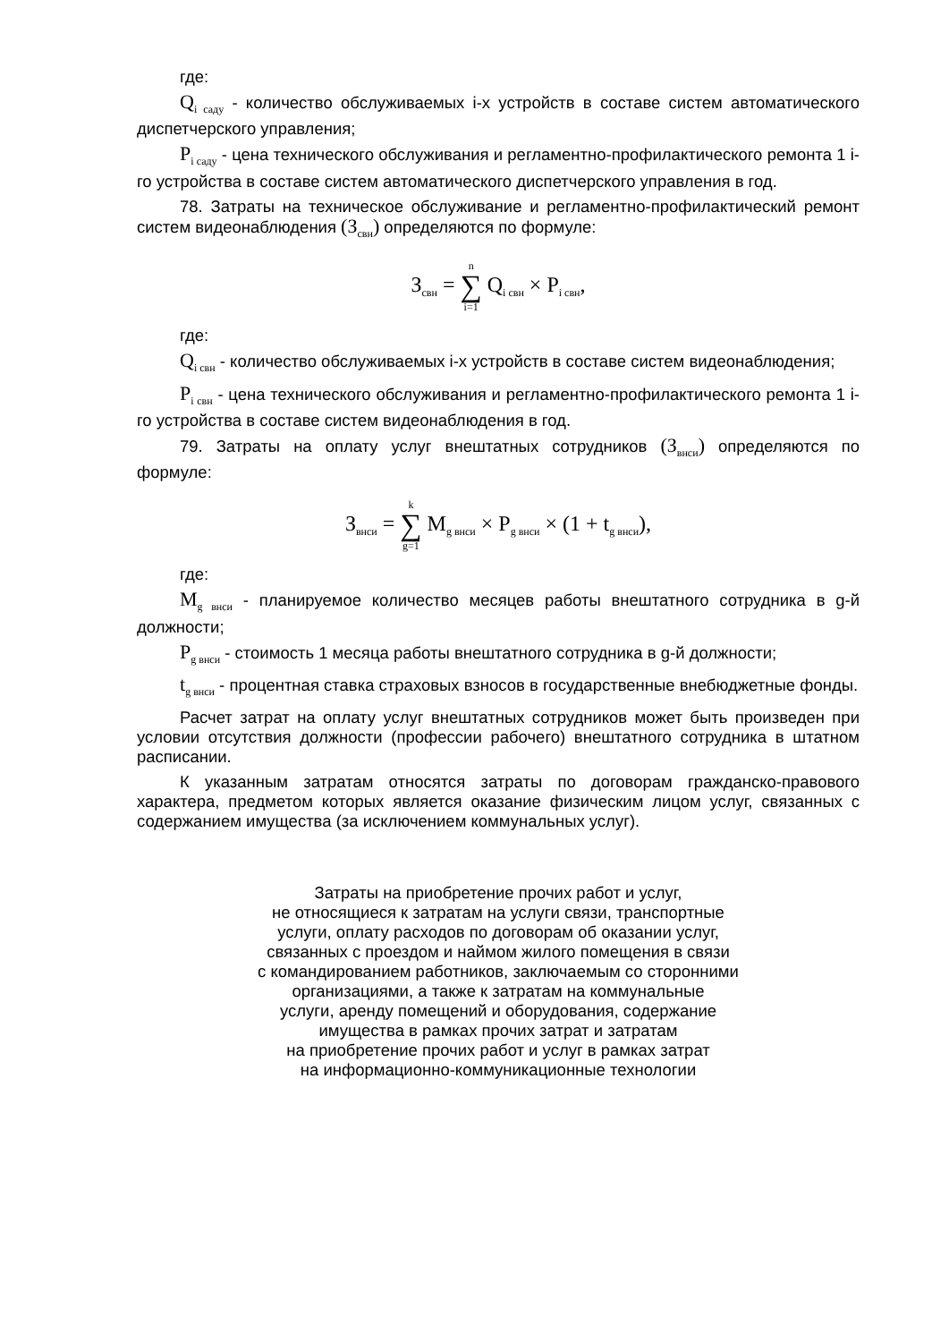где:
Q<sub>i саду</sub> - количество обслуживаемых i-х устройств в составе систем автоматического диспетчерского управления;
P<sub>i саду</sub> - цена технического обслуживания и регламентно-профилактического ремонта 1 i-го устройства в составе систем автоматического диспетчерского управления в год.
78. Затраты на техническое обслуживание и регламентно-профилактический ремонт систем видеонаблюдения (З<sub>свн</sub>) определяются по формуле:
З<sub>свн</sub> = n ∑ i=1 Q<sub>i свн</sub> × P<sub>i свн</sub>,
где:
Q<sub>i свн</sub> - количество обслуживаемых i-х устройств в составе систем видеонаблюдения;
P<sub>i свн</sub> - цена технического обслуживания и регламентно-профилактического ремонта 1 i-го устройства в составе систем видеонаблюдения в год.
79. Затраты на оплату услуг внештатных сотрудников (З<sub>внси</sub>) определяются по формуле:
З<sub>внси</sub> = k ∑ g=1 M<sub>g внси</sub> × P<sub>g внси</sub> × (1 + t<sub>g внси</sub>),
где:
M<sub>g внси</sub> - планируемое количество месяцев работы внештатного сотрудника в g-й должности;
P<sub>g внси</sub> - стоимость 1 месяца работы внештатного сотрудника в g-й должности;
t<sub>g внси</sub> - процентная ставка страховых взносов в государственные внебюджетные фонды.
Расчет затрат на оплату услуг внештатных сотрудников может быть произведен при условии отсутствия должности (профессии рабочего) внештатного сотрудника в штатном расписании.
К указанным затратам относятся затраты по договорам гражданско-правового характера, предметом которых является оказание физическим лицом услуг, связанных с содержанием имущества (за исключением коммунальных услуг).
Затраты на приобретение прочих работ и услуг,
не относящиеся к затратам на услуги связи, транспортные
услуги, оплату расходов по договорам об оказании услуг,
связанных с проездом и наймом жилого помещения в связи
с командированием работников, заключаемым со сторонними
организациями, а также к затратам на коммунальные
услуги, аренду помещений и оборудования, содержание
имущества в рамках прочих затрат и затратам
на приобретение прочих работ и услуг в рамках затрат
на информационно-коммуникационные технологии